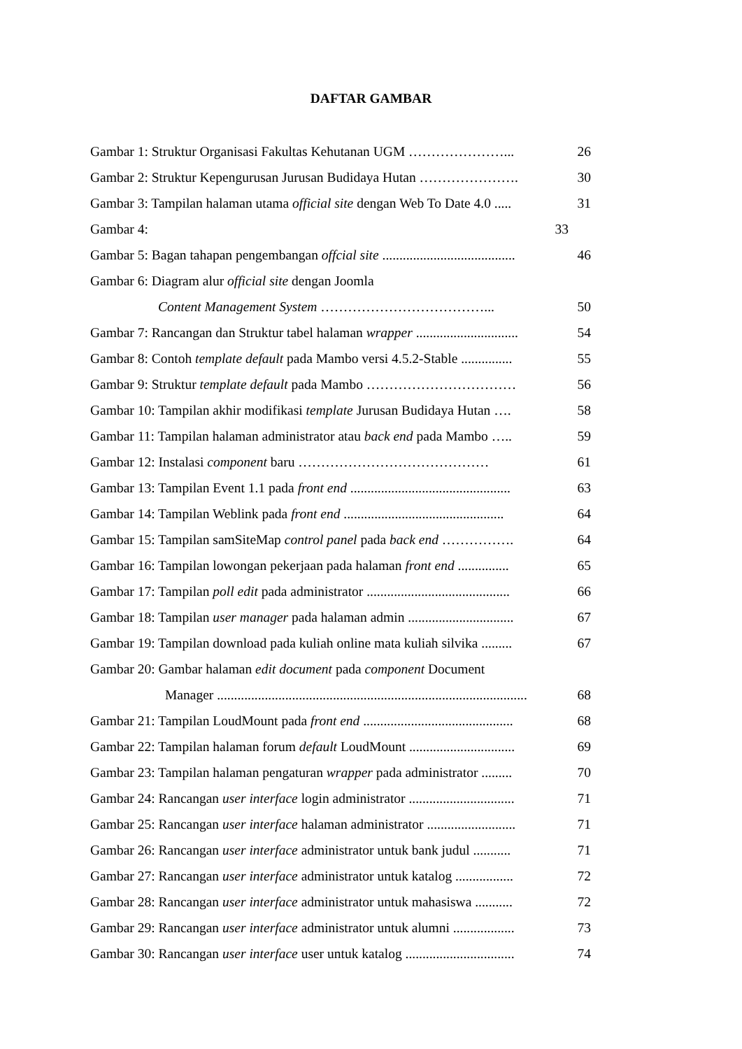DAFTAR GAMBAR
Gambar 1: Struktur Organisasi Fakultas Kehutanan UGM …………………... 26
Gambar 2: Struktur Kepengurusan Jurusan Budidaya Hutan …………………. 30
Gambar 3: Tampilan halaman utama official site dengan Web To Date 4.0 ..... 31
Gambar 4: 33
Gambar 5: Bagan tahapan pengembangan offcial site ....................................... 46
Gambar 6: Diagram alur official site dengan Joomla
Content Management System ………………………………... 50
Gambar 7: Rancangan dan Struktur tabel halaman wrapper .............................. 54
Gambar 8: Contoh template default pada Mambo versi 4.5.2-Stable ............... 55
Gambar 9: Struktur template default pada Mambo …………………………… 56
Gambar 10: Tampilan akhir modifikasi template Jurusan Budidaya Hutan …. 58
Gambar 11: Tampilan halaman administrator atau back end pada Mambo ….. 59
Gambar 12: Instalasi component baru …………………………………… 61
Gambar 13: Tampilan Event 1.1 pada front end ............................................... 63
Gambar 14: Tampilan Weblink pada front end ............................................... 64
Gambar 15: Tampilan samSiteMap control panel pada back end ……………. 64
Gambar 16: Tampilan lowongan pekerjaan pada halaman front end ............... 65
Gambar 17: Tampilan poll edit pada administrator .......................................... 66
Gambar 18: Tampilan user manager pada halaman admin ............................... 67
Gambar 19: Tampilan download pada kuliah online mata kuliah silvika ......... 67
Gambar 20: Gambar halaman edit document pada component Document
Manager ........................................................................................... 68
Gambar 21: Tampilan LoudMount pada front end ............................................ 68
Gambar 22: Tampilan halaman forum default LoudMount ............................... 69
Gambar 23: Tampilan halaman pengaturan wrapper pada administrator ......... 70
Gambar 24: Rancangan user interface login administrator ............................... 71
Gambar 25: Rancangan user interface halaman administrator .......................... 71
Gambar 26: Rancangan user interface administrator untuk bank judul ........... 71
Gambar 27: Rancangan user interface administrator untuk katalog ................. 72
Gambar 28: Rancangan user interface administrator untuk mahasiswa ........... 72
Gambar 29: Rancangan user interface administrator untuk alumni .................. 73
Gambar 30: Rancangan user interface user untuk katalog ................................ 74